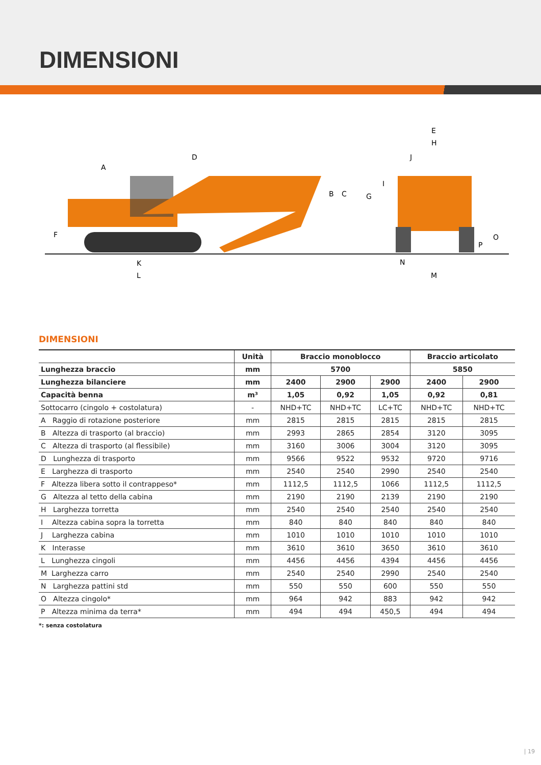DIMENSIONI
D
A
B
C
G
F
K
L
E
H
J
I
N
M
O
P
DIMENSIONI
| | Unità | Braccio monoblocco | | | Braccio articolato | |
| --- | --- | --- | --- | --- | --- | --- |
| Lunghezza braccio | mm | 5700 | | | 5850 | |
| Lunghezza bilanciere | mm | 2400 | 2900 | 2900 | 2400 | 2900 |
| Capacità benna | m³ | 1,05 | 0,92 | 1,05 | 0,92 | 0,81 |
| Sottocarro (cingolo + costolatura) | - | NHD+TC | NHD+TC | LC+TC | NHD+TC | NHD+TC |
| A Raggio di rotazione posteriore | mm | 2815 | 2815 | 2815 | 2815 | 2815 |
| B Altezza di trasporto (al braccio) | mm | 2993 | 2865 | 2854 | 3120 | 3095 |
| C Altezza di trasporto (al flessibile) | mm | 3160 | 3006 | 3004 | 3120 | 3095 |
| D Lunghezza di trasporto | mm | 9566 | 9522 | 9532 | 9720 | 9716 |
| E Larghezza di trasporto | mm | 2540 | 2540 | 2990 | 2540 | 2540 |
| F Altezza libera sotto il contrappeso* | mm | 1112,5 | 1112,5 | 1066 | 1112,5 | 1112,5 |
| G Altezza al tetto della cabina | mm | 2190 | 2190 | 2139 | 2190 | 2190 |
| H Larghezza torretta | mm | 2540 | 2540 | 2540 | 2540 | 2540 |
| I Altezza cabina sopra la torretta | mm | 840 | 840 | 840 | 840 | 840 |
| J Larghezza cabina | mm | 1010 | 1010 | 1010 | 1010 | 1010 |
| K Interasse | mm | 3610 | 3610 | 3650 | 3610 | 3610 |
| L Lunghezza cingoli | mm | 4456 | 4456 | 4394 | 4456 | 4456 |
| M Larghezza carro | mm | 2540 | 2540 | 2990 | 2540 | 2540 |
| N Larghezza pattini std | mm | 550 | 550 | 600 | 550 | 550 |
| O Altezza cingolo* | mm | 964 | 942 | 883 | 942 | 942 |
| P Altezza minima da terra* | mm | 494 | 494 | 450,5 | 494 | 494 |
*: senza costolatura
| 19